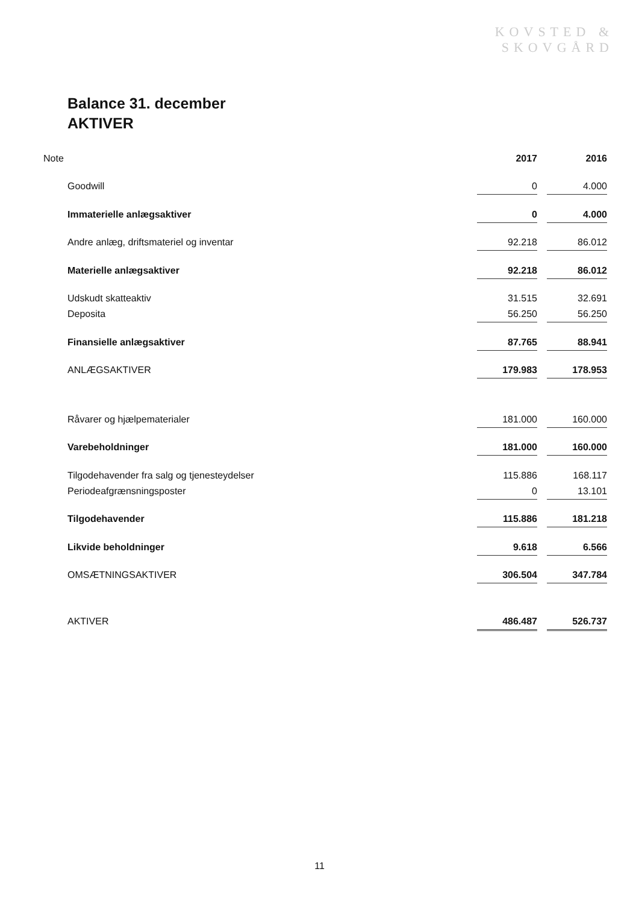KOVSTED &
SKOVGÅRD
Balance 31. december
AKTIVER
| Note | | 2017 | | 2016 |
| --- | --- | --- | --- | --- |
| Goodwill | | 0 | | 4.000 |
| Immaterielle anlægsaktiver | | 0 | | 4.000 |
| Andre anlæg, driftsmateriel og inventar | | 92.218 | | 86.012 |
| Materielle anlægsaktiver | | 92.218 | | 86.012 |
| Udskudt skatteaktiv | | 31.515 | | 32.691 |
| Deposita | | 56.250 | | 56.250 |
| Finansielle anlægsaktiver | | 87.765 | | 88.941 |
| ANLÆGSAKTIVER | | 179.983 | | 178.953 |
| Råvarer og hjælpematerialer | | 181.000 | | 160.000 |
| Varebeholdninger | | 181.000 | | 160.000 |
| Tilgodehavender fra salg og tjenesteydelser | | 115.886 | | 168.117 |
| Periodeafgrænsningsposter | | 0 | | 13.101 |
| Tilgodehavender | | 115.886 | | 181.218 |
| Likvide beholdninger | | 9.618 | | 6.566 |
| OMSÆTNINGSAKTIVER | | 306.504 | | 347.784 |
| AKTIVER | | 486.487 | | 526.737 |
11